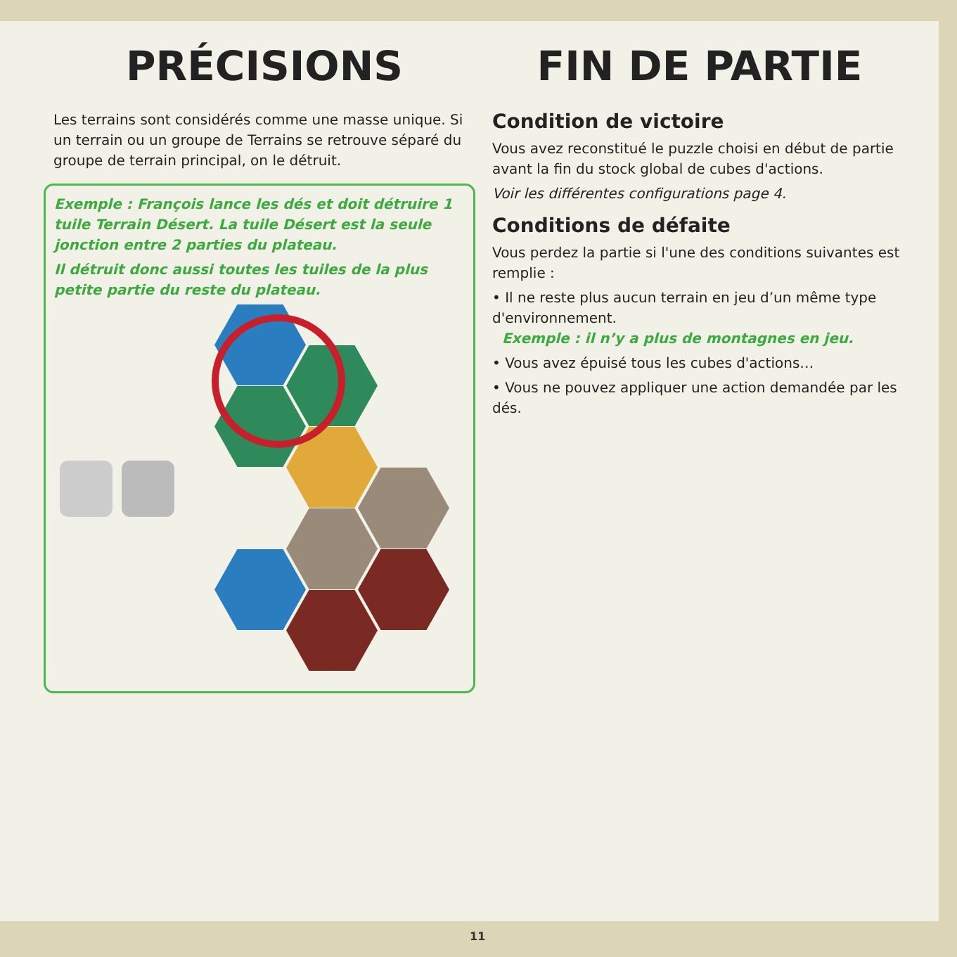PRÉCISIONS
Les terrains sont considérés comme une masse unique. Si un terrain ou un groupe de Terrains se retrouve séparé du groupe de terrain principal, on le détruit.
Exemple : François lance les dés et doit détruire 1 tuile Terrain Désert. La tuile Désert est la seule jonction entre 2 parties du plateau.
Il détruit donc aussi toutes les tuiles de la plus petite partie du reste du plateau.
FIN DE PARTIE
Condition de victoire
Vous avez reconstitué le puzzle choisi en début de partie avant la fin du stock global de cubes d'actions.
Voir les différentes configurations page 4.
Conditions de défaite
Vous perdez la partie si l'une des conditions suivantes est remplie :
• Il ne reste plus aucun terrain en jeu d’un même type d'environnement.
Exemple : il n’y a plus de montagnes en jeu.
• Vous avez épuisé tous les cubes d'actions…
• Vous ne pouvez appliquer une action demandée par les dés.
11